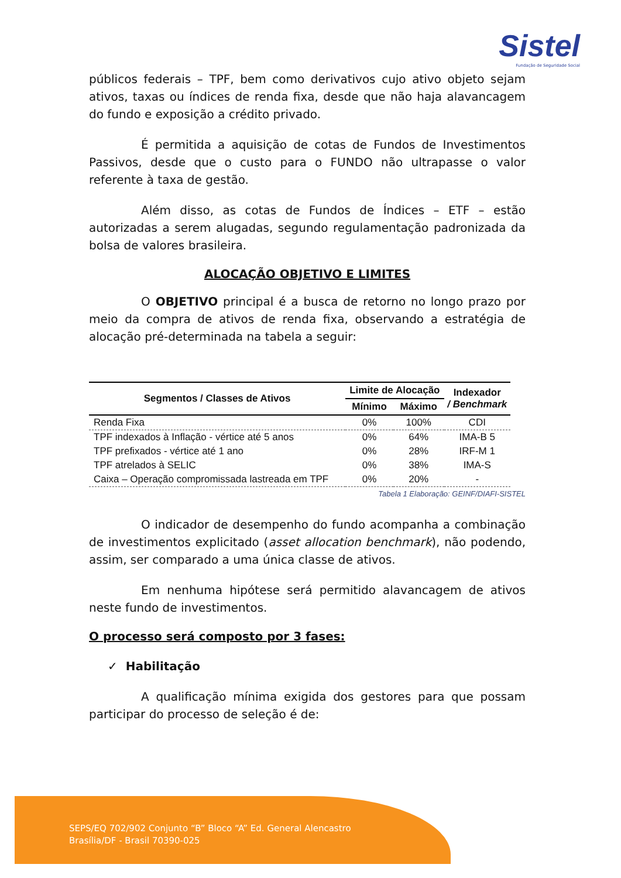Sistel
Fundação de Seguridade Social
públicos federais – TPF, bem como derivativos cujo ativo objeto sejam ativos, taxas ou índices de renda fixa, desde que não haja alavancagem do fundo e exposição a crédito privado.
É permitida a aquisição de cotas de Fundos de Investimentos Passivos, desde que o custo para o FUNDO não ultrapasse o valor referente à taxa de gestão.
Além disso, as cotas de Fundos de Índices – ETF – estão autorizadas a serem alugadas, segundo regulamentação padronizada da bolsa de valores brasileira.
ALOCAÇÃO OBJETIVO E LIMITES
O OBJETIVO principal é a busca de retorno no longo prazo por meio da compra de ativos de renda fixa, observando a estratégia de alocação pré-determinada na tabela a seguir:
| Segmentos / Classes de Ativos | Limite de Alocação | | Indexador / Benchmark |
| --- | --- | --- | --- |
| | Mínimo | Máximo | |
| Renda Fixa | 0% | 100% | CDI |
| TPF indexados à Inflação - vértice até 5 anos | 0% | 64% | IMA-B 5 |
| TPF prefixados - vértice até 1 ano | 0% | 28% | IRF-M 1 |
| TPF atrelados à SELIC | 0% | 38% | IMA-S |
| Caixa – Operação compromissada lastreada em TPF | 0% | 20% | - |
Tabela 1 Elaboração: GEINF/DIAFI-SISTEL
O indicador de desempenho do fundo acompanha a combinação de investimentos explicitado (asset allocation benchmark), não podendo, assim, ser comparado a uma única classe de ativos.
Em nenhuma hipótese será permitido alavancagem de ativos neste fundo de investimentos.
O processo será composto por 3 fases:
✓ Habilitação
A qualificação mínima exigida dos gestores para que possam participar do processo de seleção é de:
SEPS/EQ 702/902 Conjunto “B” Bloco “A” Ed. General Alencastro
Brasília/DF - Brasil 70390-025